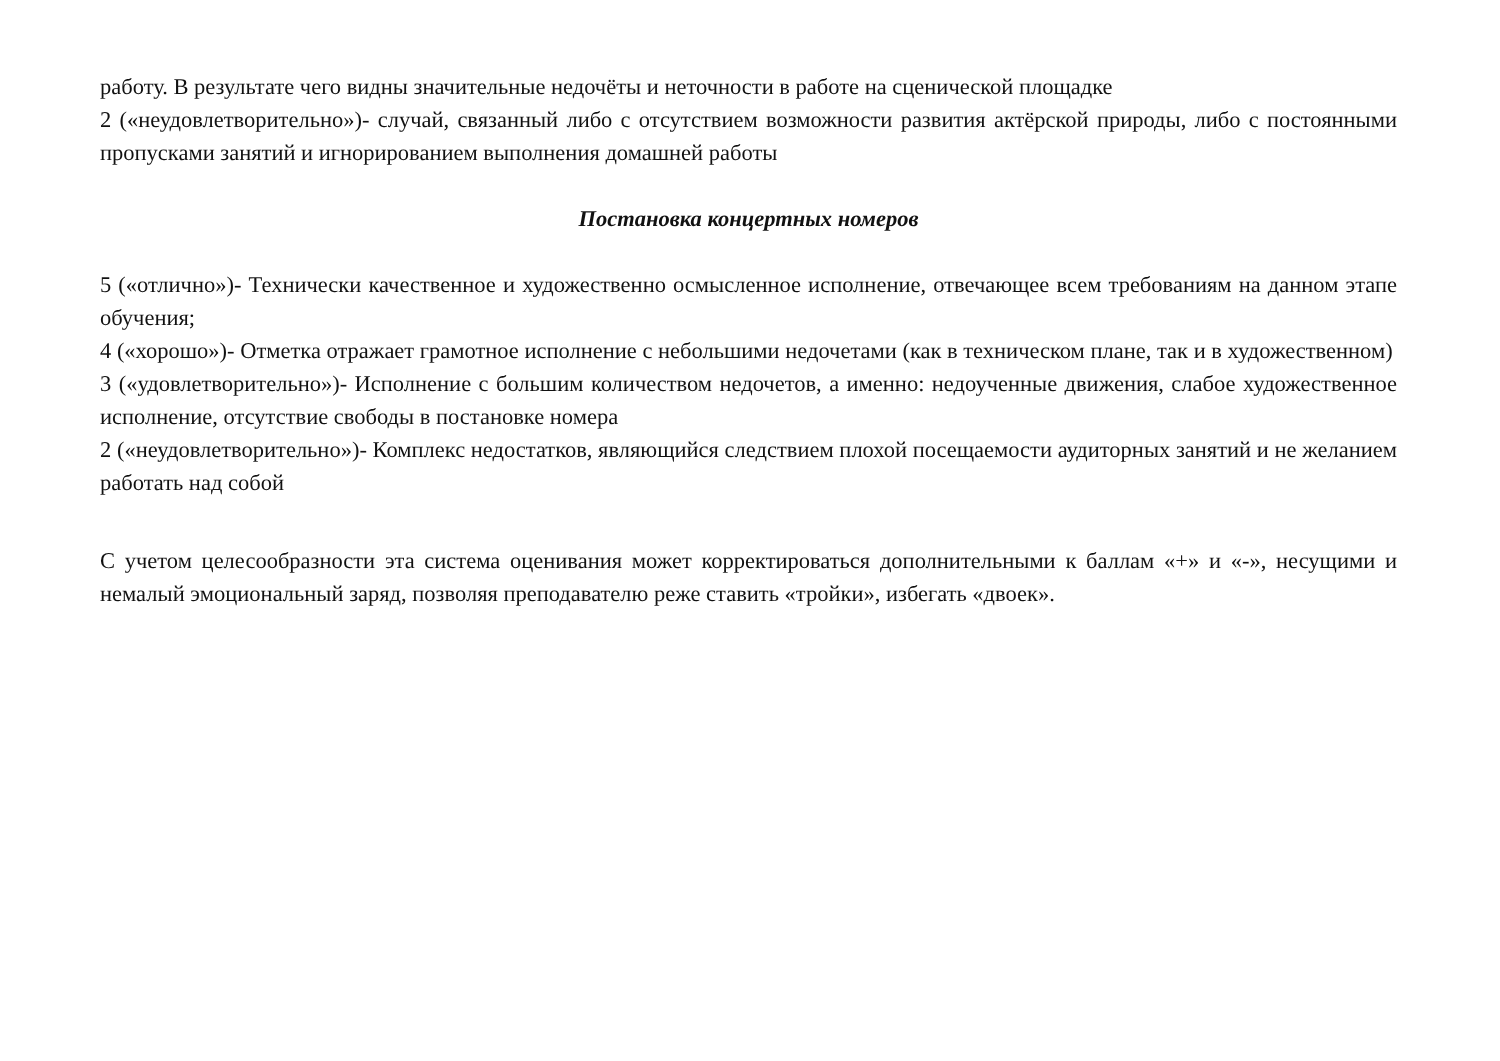работу. В результате чего видны значительные недочёты и неточности в работе на сценической площадке
2 («неудовлетворительно»)- случай, связанный либо с отсутствием возможности развития актёрской природы, либо с постоянными пропусками занятий и игнорированием выполнения домашней работы
Постановка концертных номеров
5 («отлично»)- Технически качественное и художественно осмысленное исполнение, отвечающее всем требованиям на данном этапе обучения;
4 («хорошо»)- Отметка отражает грамотное исполнение с небольшими недочетами (как в техническом плане, так и в художественном)
3 («удовлетворительно»)- Исполнение с большим количеством недочетов, а именно: недоученные движения, слабое художественное исполнение, отсутствие свободы в постановке номера
2 («неудовлетворительно»)- Комплекс недостатков, являющийся следствием плохой посещаемости аудиторных занятий и не желанием работать над собой
С учетом целесообразности эта система оценивания может корректироваться дополнительными к баллам «+» и «-», несущими и немалый эмоциональный заряд, позволяя преподавателю реже ставить «тройки», избегать «двоек».